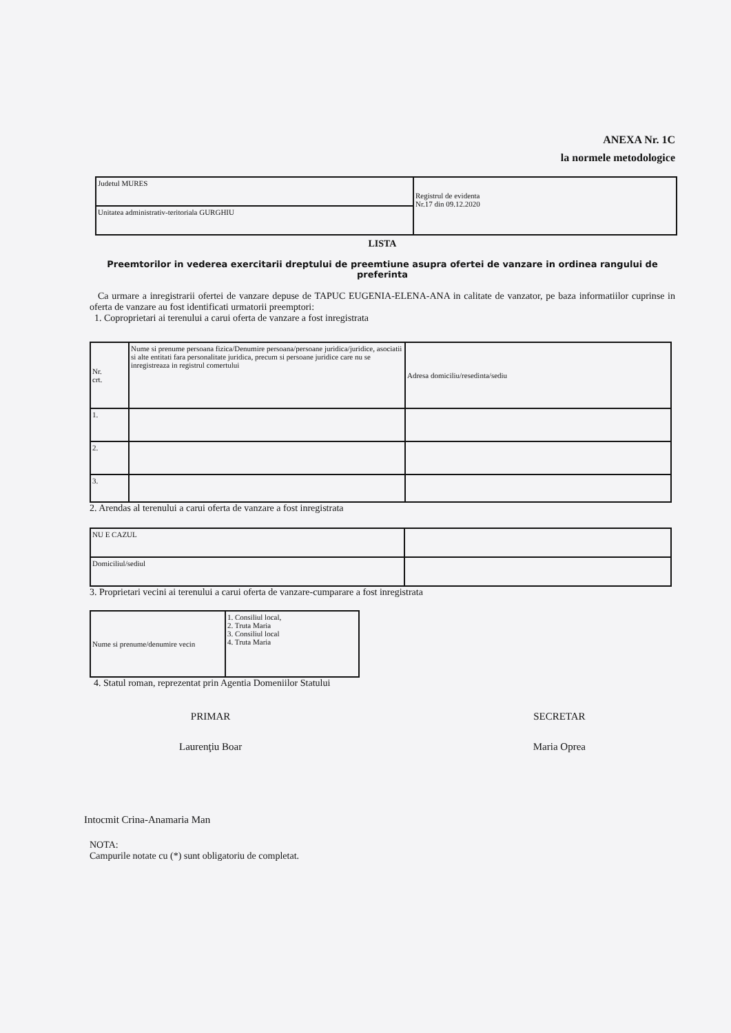ANEXA Nr. 1C
la normele metodologice
| Judetul MURES | Registrul de evidenta Nr.17 din 09.12.2020 |
| Unitatea administrativ-teritoriala GURGHIU | |
LISTA
Preemtorilor in vederea exercitarii dreptului de preemtiune asupra ofertei de vanzare in ordinea rangului de preferinta
Ca urmare a inregistrarii ofertei de vanzare depuse de TAPUC EUGENIA-ELENA-ANA in calitate de vanzator, pe baza informatiilor cuprinse in oferta de vanzare au fost identificati urmatorii preemptori:
1. Coproprietari ai terenului a carui oferta de vanzare a fost inregistrata
| Nr. crt. | Nume si prenume persoana fizica/Denumire persoana/persoane juridica/juridice, asociatii si alte entitati fara personalitate juridica, precum si persoane juridice care nu se inregistreaza in registrul comertului | Adresa domiciliu/resedinta/sediu |
| 1. | | |
| 2. | | |
| 3. | | |
2. Arendas al terenului a carui oferta de vanzare a fost inregistrata
| NU E CAZUL | |
| Domiciliul/sediul | |
3. Proprietari vecini ai terenului a carui oferta de vanzare-cumparare a fost inregistrata
| Nume si prenume/denumire vecin | 1. Consiliul local, 2. Truta Maria 3. Consiliul local 4. Truta Maria |
4. Statul roman, reprezentat prin Agentia Domeniilor Statului
PRIMAR
Laurenţiu Boar
SECRETAR
Maria Oprea
Intocmit Crina-Anamaria Man
NOTA:
Campurile notate cu (*) sunt obligatoriu de completat.